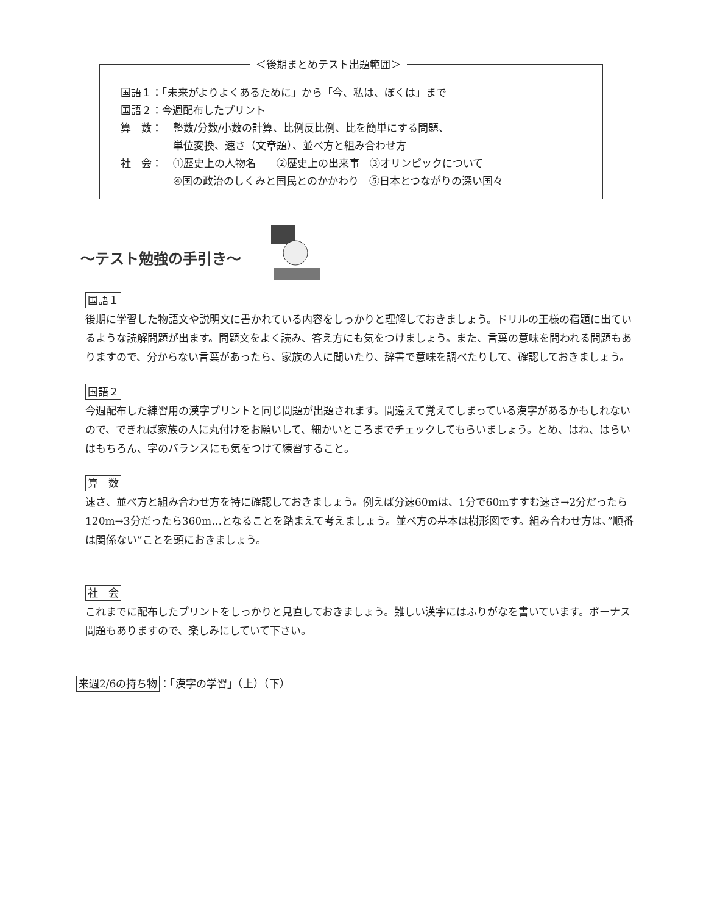＜後期まとめテスト出題範囲＞
国語１：「未来がよりよくあるために」から「今、私は、ぼくは」まで
国語２：今週配布したプリント
算　数： 整数/分数/小数の計算、比例反比例、比を簡単にする問題、
単位変換、速さ（文章題）、並べ方と組み合わせ方
社　会： ①歴史上の人物名　　②歴史上の出来事　③オリンピックについて
④国の政治のしくみと国民とのかかわり　⑤日本とつながりの深い国々
～テスト勉強の手引き～
国語１
後期に学習した物語文や説明文に書かれている内容をしっかりと理解しておきましょう。ドリルの王様の宿題に出ているような読解問題が出ます。問題文をよく読み、答え方にも気をつけましょう。また、言葉の意味を問われる問題もありますので、分からない言葉があったら、家族の人に聞いたり、辞書で意味を調べたりして、確認しておきましょう。
国語２
今週配布した練習用の漢字プリントと同じ問題が出題されます。間違えて覚えてしまっている漢字があるかもしれないので、できれば家族の人に丸付けをお願いして、細かいところまでチェックしてもらいましょう。とめ、はね、はらいはもちろん、字のバランスにも気をつけて練習すること。
算　数
速さ、並べ方と組み合わせ方を特に確認しておきましょう。例えば分速60mは、1分で60mすすむ速さ→2分だったら120m→3分だったら360m…となることを踏まえて考えましょう。並べ方の基本は樹形図です。組み合わせ方は、”順番は関係ない”ことを頭におきましょう。
社　会
これまでに配布したプリントをしっかりと見直しておきましょう。難しい漢字にはふりがなを書いています。ボーナス問題もありますので、楽しみにしていて下さい。
来週2/6の持ち物 ：「漢字の学習」（上）（下）